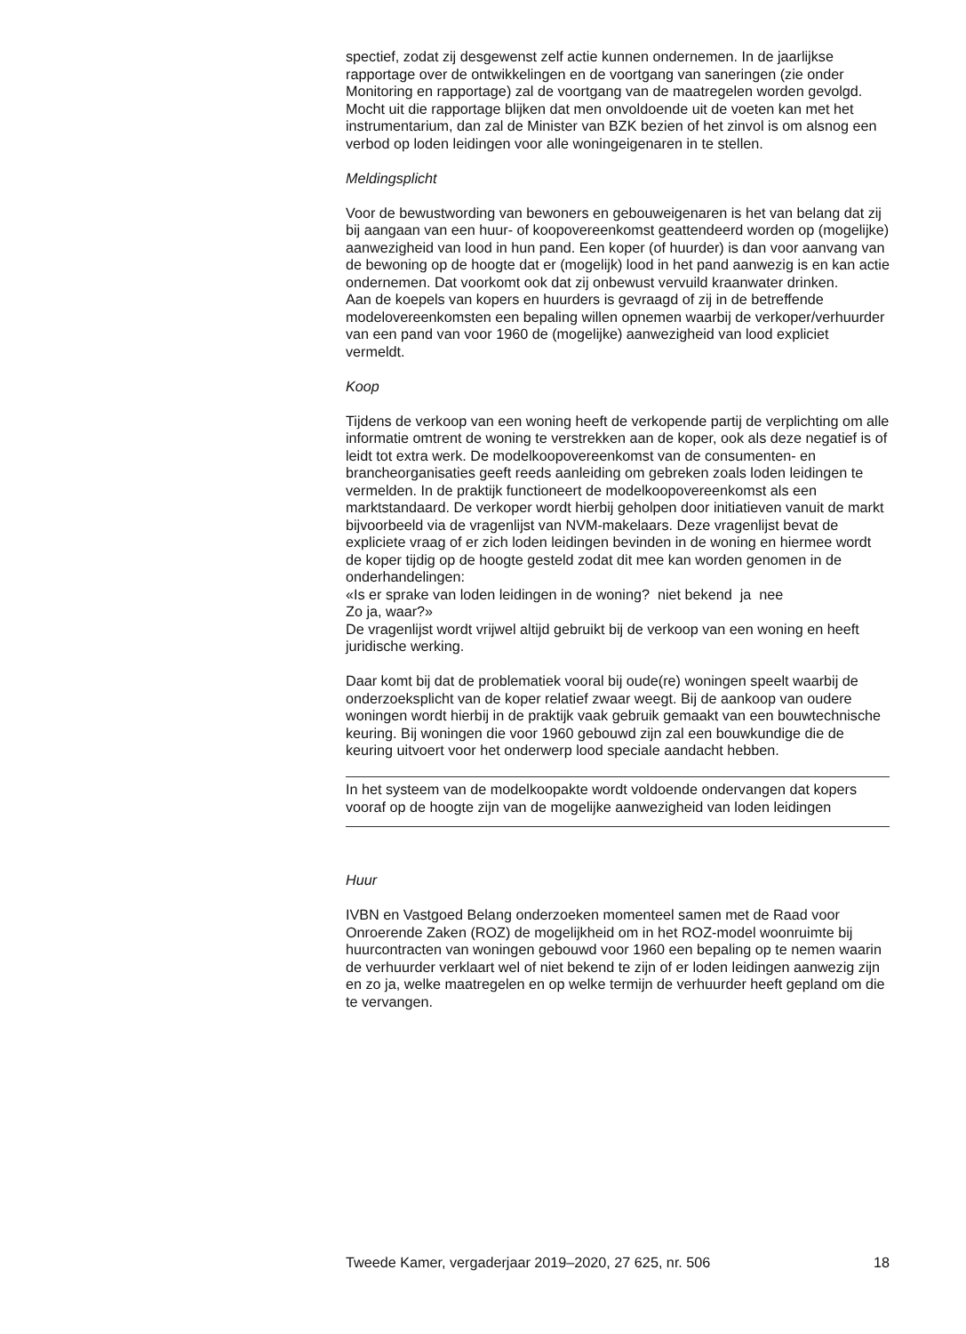spectief, zodat zij desgewenst zelf actie kunnen ondernemen. In de jaarlijkse rapportage over de ontwikkelingen en de voortgang van saneringen (zie onder Monitoring en rapportage) zal de voortgang van de maatregelen worden gevolgd. Mocht uit die rapportage blijken dat men onvoldoende uit de voeten kan met het instrumentarium, dan zal de Minister van BZK bezien of het zinvol is om alsnog een verbod op loden leidingen voor alle woningeigenaren in te stellen.
Meldingsplicht
Voor de bewustwording van bewoners en gebouweigenaren is het van belang dat zij bij aangaan van een huur- of koopovereenkomst geattendeerd worden op (mogelijke) aanwezigheid van lood in hun pand. Een koper (of huurder) is dan voor aanvang van de bewoning op de hoogte dat er (mogelijk) lood in het pand aanwezig is en kan actie ondernemen. Dat voorkomt ook dat zij onbewust vervuild kraanwater drinken.
Aan de koepels van kopers en huurders is gevraagd of zij in de betreffende modelovereenkomsten een bepaling willen opnemen waarbij de verkoper/verhuurder van een pand van voor 1960 de (mogelijke) aanwezigheid van lood expliciet vermeldt.
Koop
Tijdens de verkoop van een woning heeft de verkopende partij de verplichting om alle informatie omtrent de woning te verstrekken aan de koper, ook als deze negatief is of leidt tot extra werk. De modelkoopovereenkomst van de consumenten- en brancheorganisaties geeft reeds aanleiding om gebreken zoals loden leidingen te vermelden. In de praktijk functioneert de modelkoopovereenkomst als een marktstandaard. De verkoper wordt hierbij geholpen door initiatieven vanuit de markt bijvoorbeeld via de vragenlijst van NVM-makelaars. Deze vragenlijst bevat de expliciete vraag of er zich loden leidingen bevinden in de woning en hiermee wordt de koper tijdig op de hoogte gesteld zodat dit mee kan worden genomen in de onderhandelingen:
«Is er sprake van loden leidingen in de woning? niet bekend ja nee
Zo ja, waar?»
De vragenlijst wordt vrijwel altijd gebruikt bij de verkoop van een woning en heeft juridische werking.
Daar komt bij dat de problematiek vooral bij oude(re) woningen speelt waarbij de onderzoeksplicht van de koper relatief zwaar weegt. Bij de aankoop van oudere woningen wordt hierbij in de praktijk vaak gebruik gemaakt van een bouwtechnische keuring. Bij woningen die voor 1960 gebouwd zijn zal een bouwkundige die de keuring uitvoert voor het onderwerp lood speciale aandacht hebben.
In het systeem van de modelkoopakte wordt voldoende ondervangen dat kopers vooraf op de hoogte zijn van de mogelijke aanwezigheid van loden leidingen
Huur
IVBN en Vastgoed Belang onderzoeken momenteel samen met de Raad voor Onroerende Zaken (ROZ) de mogelijkheid om in het ROZ-model woonruimte bij huurcontracten van woningen gebouwd voor 1960 een bepaling op te nemen waarin de verhuurder verklaart wel of niet bekend te zijn of er loden leidingen aanwezig zijn en zo ja, welke maatregelen en op welke termijn de verhuurder heeft gepland om die te vervangen.
Tweede Kamer, vergaderjaar 2019–2020, 27 625, nr. 506 18